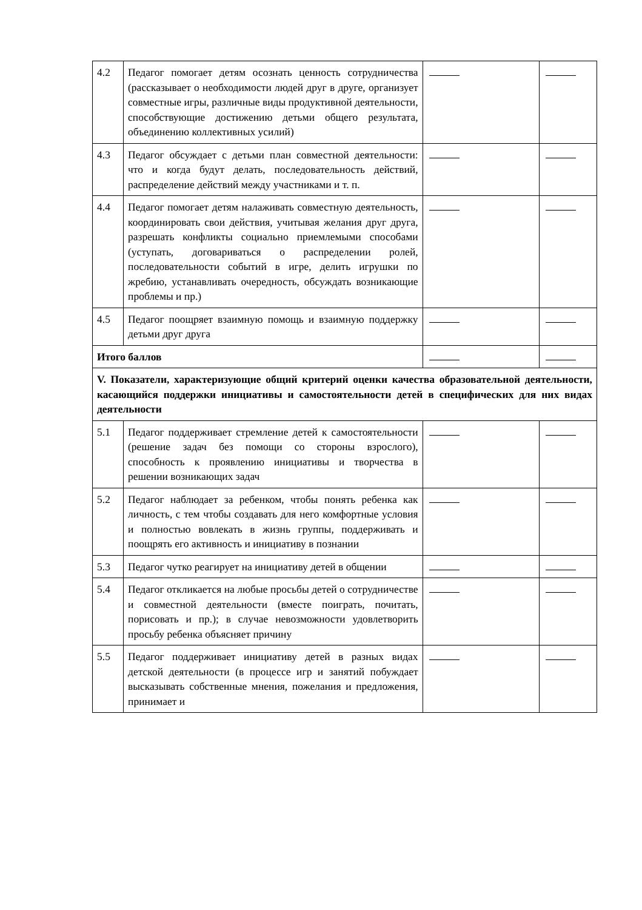| 4.2 | Педагог помогает детям осознать ценность сотрудничества (рассказывает о необходимости людей друг в друге, организует совместные игры, различные виды продуктивной деятельности, способствующие достижению детьми общего результата, объединению коллективных усилий) | | |
| 4.3 | Педагог обсуждает с детьми план совместной деятельности: что и когда будут делать, последовательность действий, распределение действий между участниками и т. п. | | |
| 4.4 | Педагог помогает детям налаживать совместную деятельность, координировать свои действия, учитывая желания друг друга, разрешать конфликты социально приемлемыми способами (уступать, договариваться о распределении ролей, последовательности событий в игре, делить игрушки по жребию, устанавливать очередность, обсуждать возникающие проблемы и пр.) | | |
| 4.5 | Педагог поощряет взаимную помощь и взаимную поддержку детьми друг друга | | |
| Итого баллов | | | |
| V. Показатели, характеризующие общий критерий оценки качества образовательной деятельности, касающийся поддержки инициативы и самостоятельности детей в специфических для них видах деятельности | | | |
| 5.1 | Педагог поддерживает стремление детей к самостоятельности (решение задач без помощи со стороны взрослого), способность к проявлению инициативы и творчества в решении возникающих задач | | |
| 5.2 | Педагог наблюдает за ребенком, чтобы понять ребенка как личность, с тем чтобы создавать для него комфортные условия и полностью вовлекать в жизнь группы, поддерживать и поощрять его активность и инициативу в познании | | |
| 5.3 | Педагог чутко реагирует на инициативу детей в общении | | |
| 5.4 | Педагог откликается на любые просьбы детей о сотрудничестве и совместной деятельности (вместе поиграть, почитать, порисовать и пр.); в случае невозможности удовлетворить просьбу ребенка объясняет причину | | |
| 5.5 | Педагог поддерживает инициативу детей в разных видах детской деятельности (в процессе игр и занятий побуждает высказывать собственные мнения, пожелания и предложения, принимает и | | |